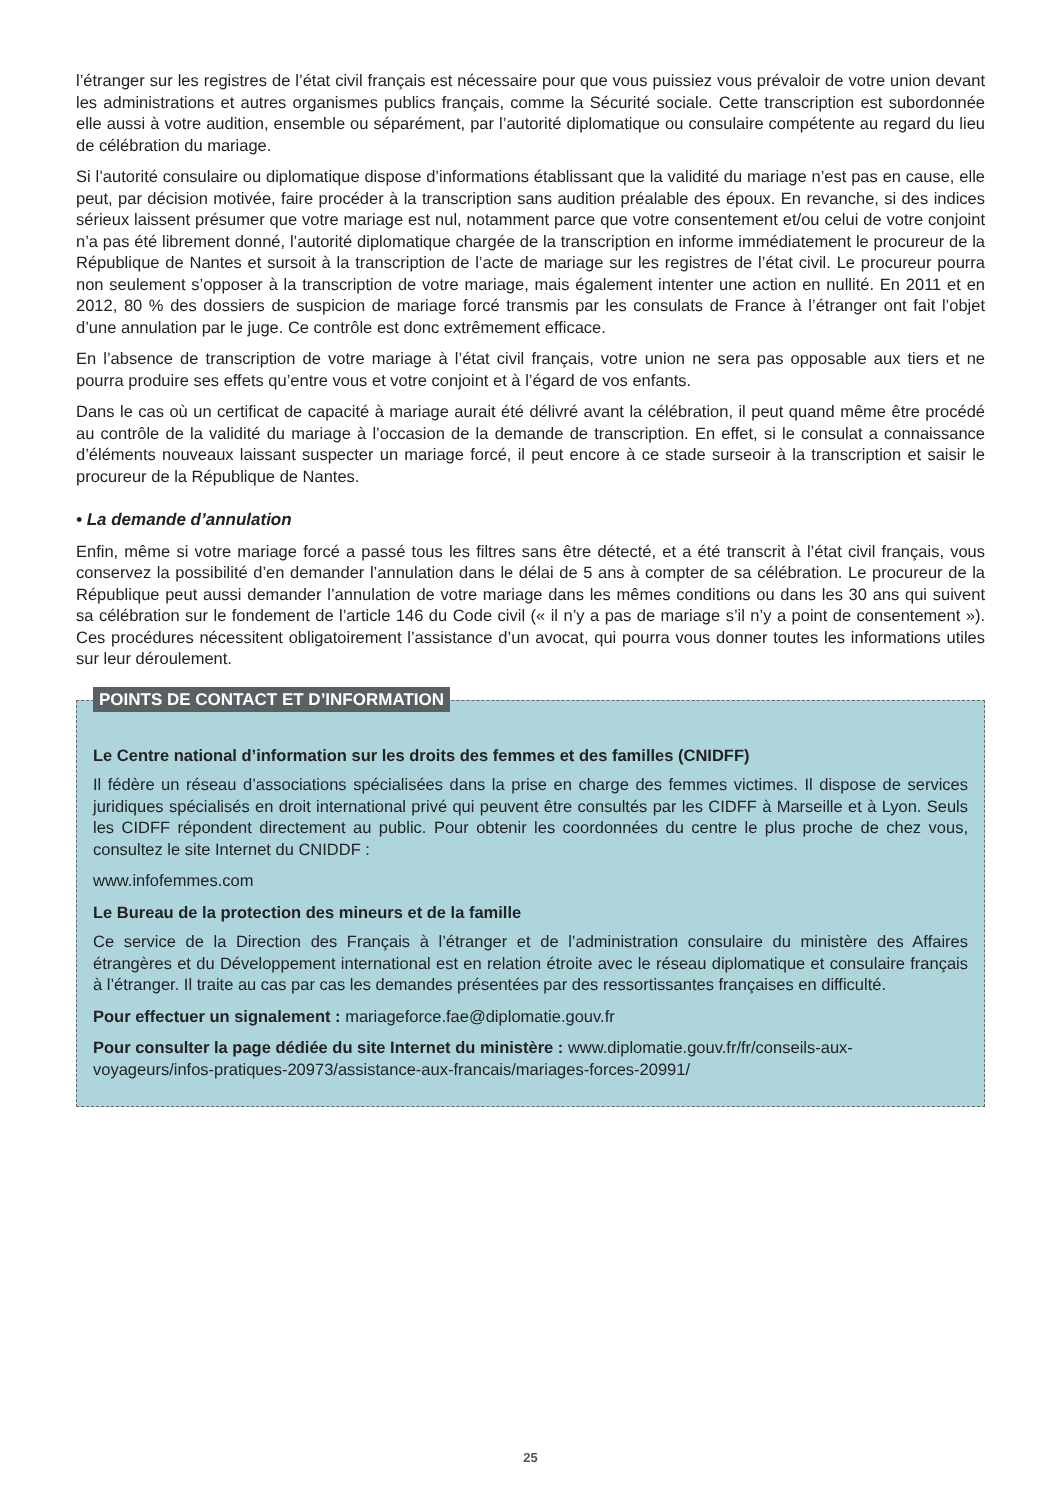l’étranger sur les registres de l’état civil français est nécessaire pour que vous puissiez vous prévaloir de votre union devant les administrations et autres organismes publics français, comme la Sécurité sociale. Cette transcription est subordonnée elle aussi à votre audition, ensemble ou séparément, par l’autorité diplomatique ou consulaire compétente au regard du lieu de célébration du mariage.
Si l’autorité consulaire ou diplomatique dispose d’informations établissant que la validité du mariage n’est pas en cause, elle peut, par décision motivée, faire procéder à la transcription sans audition préalable des époux. En revanche, si des indices sérieux laissent présumer que votre mariage est nul, notamment parce que votre consentement et/ou celui de votre conjoint n’a pas été librement donné, l’autorité diplomatique chargée de la transcription en informe immédiatement le procureur de la République de Nantes et sursoit à la transcription de l’acte de mariage sur les registres de l’état civil. Le procureur pourra non seulement s’opposer à la transcription de votre mariage, mais également intenter une action en nullité. En 2011 et en 2012, 80 % des dossiers de suspicion de mariage forcé transmis par les consulats de France à l’étranger ont fait l’objet d’une annulation par le juge. Ce contrôle est donc extrêmement efficace.
En l’absence de transcription de votre mariage à l’état civil français, votre union ne sera pas opposable aux tiers et ne pourra produire ses effets qu’entre vous et votre conjoint et à l’égard de vos enfants.
Dans le cas où un certificat de capacité à mariage aurait été délivré avant la célébration, il peut quand même être procédé au contrôle de la validité du mariage à l’occasion de la demande de transcription. En effet, si le consulat a connaissance d’éléments nouveaux laissant suspecter un mariage forcé, il peut encore à ce stade surseoir à la transcription et saisir le procureur de la République de Nantes.
• La demande d’annulation
Enfin, même si votre mariage forcé a passé tous les filtres sans être détecté, et a été transcrit à l’état civil français, vous conservez la possibilité d’en demander l’annulation dans le délai de 5 ans à compter de sa célébration. Le procureur de la République peut aussi demander l’annulation de votre mariage dans les mêmes conditions ou dans les 30 ans qui suivent sa célébration sur le fondement de l’article 146 du Code civil (« il n’y a pas de mariage s’il n’y a point de consentement »). Ces procédures nécessitent obligatoirement l’assistance d’un avocat, qui pourra vous donner toutes les informations utiles sur leur déroulement.
POINTS DE CONTACT ET D’INFORMATION
Le Centre national d’information sur les droits des femmes et des familles (CNIDFF)
Il fédère un réseau d’associations spécialisées dans la prise en charge des femmes victimes. Il dispose de services juridiques spécialisés en droit international privé qui peuvent être consultés par les CIDFF à Marseille et à Lyon. Seuls les CIDFF répondent directement au public. Pour obtenir les coordonnées du centre le plus proche de chez vous, consultez le site Internet du CNIDDF :
www.infofemmes.com
Le Bureau de la protection des mineurs et de la famille
Ce service de la Direction des Français à l’étranger et de l’administration consulaire du ministère des Affaires étrangères et du Développement international est en relation étroite avec le réseau diplomatique et consulaire français à l’étranger. Il traite au cas par cas les demandes présentées par des ressortissantes françaises en difficulté.
Pour effectuer un signalement : mariageforce.fae@diplomatie.gouv.fr
Pour consulter la page dédiée du site Internet du ministère : www.diplomatie.gouv.fr/fr/conseils-aux-voyageurs/infos-pratiques-20973/assistance-aux-francais/mariages-forces-20991/
25